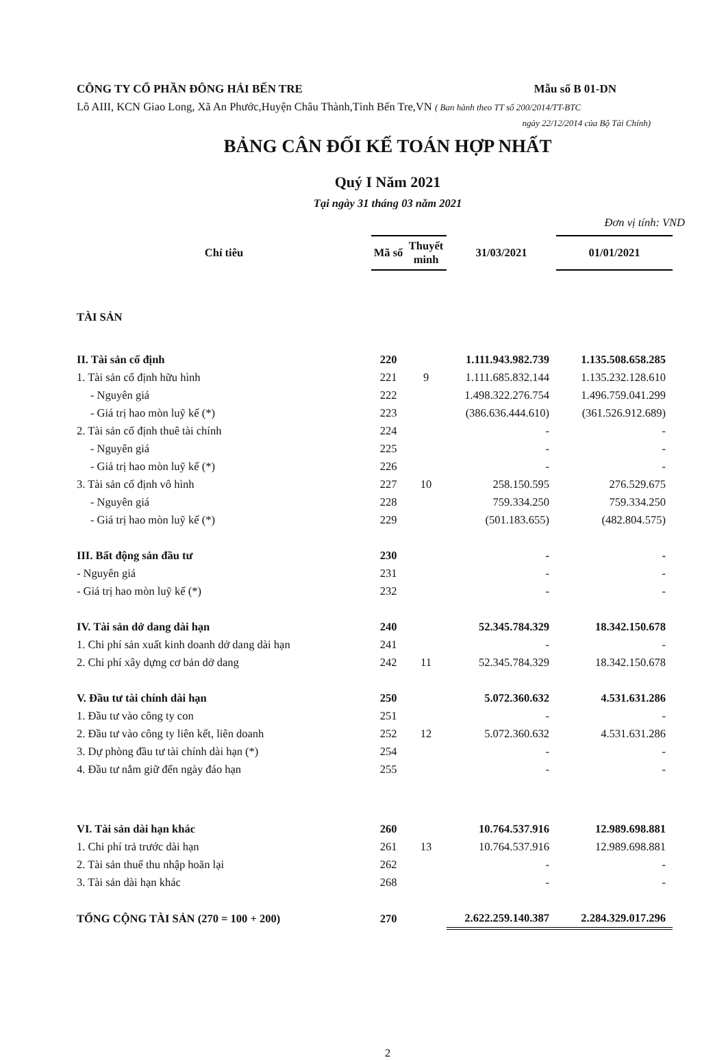CÔNG TY CỔ PHẦN ĐÔNG HẢI BẾN TRE Mẫu số B 01-DN
Lô AIII, KCN Giao Long, Xã An Phước,Huyện Châu Thành,Tỉnh Bến Tre,VN ( Ban hành theo TT số 200/2014/TT-BTC
ngày 22/12/2014 của Bộ Tài Chính)
BẢNG CÂN ĐỐI KẾ TOÁN HỢP NHẤT
Quý I Năm 2021
Tại ngày 31 tháng 03 năm 2021
Đơn vị tính: VND
| Chỉ tiêu | Mã số | Thuyết minh | 31/03/2021 | 01/01/2021 |
| --- | --- | --- | --- | --- |
| TÀI SẢN | | | | |
| II. Tài sản cố định | 220 | | 1.111.943.982.739 | 1.135.508.658.285 |
| 1. Tài sản cố định hữu hình | 221 | 9 | 1.111.685.832.144 | 1.135.232.128.610 |
| - Nguyên giá | 222 | | 1.498.322.276.754 | 1.496.759.041.299 |
| - Giá trị hao mòn luỹ kế (*) | 223 | | (386.636.444.610) | (361.526.912.689) |
| 2. Tài sản cố định thuê tài chính | 224 | | - | - |
| - Nguyên giá | 225 | | - | - |
| - Giá trị hao mòn luỹ kế (*) | 226 | | - | - |
| 3. Tài sản cố định vô hình | 227 | 10 | 258.150.595 | 276.529.675 |
| - Nguyên giá | 228 | | 759.334.250 | 759.334.250 |
| - Giá trị hao mòn luỹ kế (*) | 229 | | (501.183.655) | (482.804.575) |
| III. Bất động sản đầu tư | 230 | | - | - |
| - Nguyên giá | 231 | | - | - |
| - Giá trị hao mòn luỹ kế (*) | 232 | | - | - |
| IV. Tài sản dở dang dài hạn | 240 | | 52.345.784.329 | 18.342.150.678 |
| 1. Chi phí sản xuất kinh doanh dở dang dài hạn | 241 | | - | - |
| 2. Chi phí xây dựng cơ bản dở dang | 242 | 11 | 52.345.784.329 | 18.342.150.678 |
| V. Đầu tư tài chính dài hạn | 250 | | 5.072.360.632 | 4.531.631.286 |
| 1. Đầu tư vào công ty con | 251 | | - | - |
| 2. Đầu tư vào công ty liên kết, liên doanh | 252 | 12 | 5.072.360.632 | 4.531.631.286 |
| 3. Dự phòng đầu tư tài chính dài hạn (*) | 254 | | - | - |
| 4. Đầu tư nắm giữ đến ngày đáo hạn | 255 | | - | - |
| VI. Tài sản dài hạn khác | 260 | | 10.764.537.916 | 12.989.698.881 |
| 1. Chi phí trả trước dài hạn | 261 | 13 | 10.764.537.916 | 12.989.698.881 |
| 2. Tài sản thuế thu nhập hoãn lại | 262 | | - | - |
| 3. Tài sản dài hạn khác | 268 | | - | - |
| TỔNG CỘNG TÀI SẢN (270 = 100 + 200) | 270 | | 2.622.259.140.387 | 2.284.329.017.296 |
2